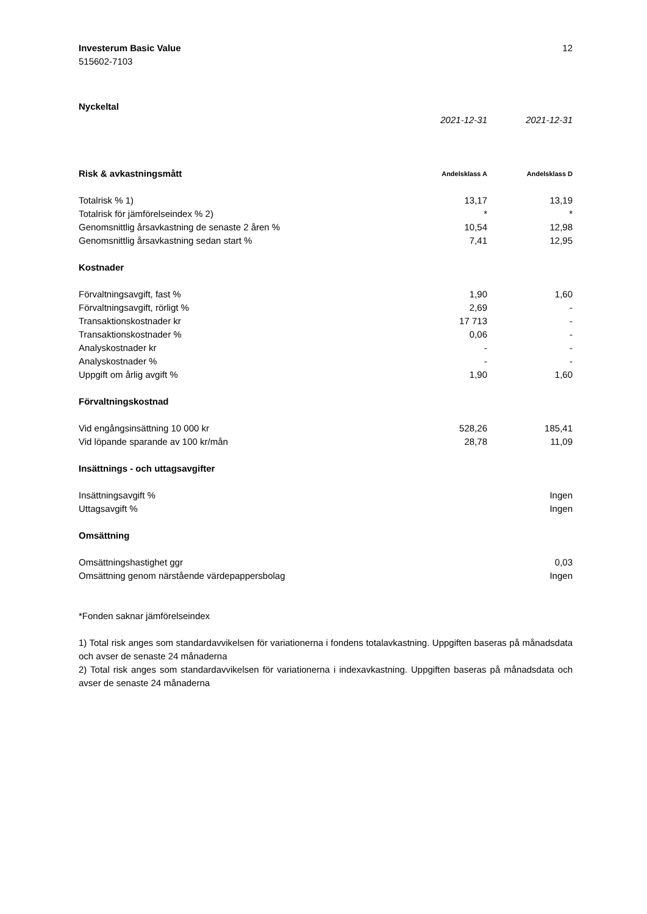Investerum Basic Value
515602-7103
12
| Nyckeltal | | |
| | 2021-12-31 | 2021-12-31 |
| Risk & avkastningsmått | Andelsklass A | Andelsklass D |
| Totalrisk % 1) | 13,17 | 13,19 |
| Totalrisk för jämförelseindex % 2) | * | * |
| Genomsnittlig årsavkastning de senaste 2 åren % | 10,54 | 12,98 |
| Genomsnittlig årsavkastning sedan start % | 7,41 | 12,95 |
| Kostnader | | |
| Förvaltningsavgift, fast % | 1,90 | 1,60 |
| Förvaltningsavgift, rörligt % | 2,69 | - |
| Transaktionskostnader kr | 17 713 | - |
| Transaktionskostnader % | 0,06 | - |
| Analyskostnader kr | - | - |
| Analyskostnader % | - | - |
| Uppgift om årlig avgift % | 1,90 | 1,60 |
| Förvaltningskostnad | | |
| Vid engångsinsättning 10 000 kr | 528,26 | 185,41 |
| Vid löpande sparande av 100 kr/mån | 28,78 | 11,09 |
| Insättnings - och uttagsavgifter | | |
| Insättningsavgift % | | Ingen |
| Uttagsavgift % | | Ingen |
| Omsättning | | |
| Omsättningshastighet ggr | | 0,03 |
| Omsättning genom närstående värdepappersbolag | | Ingen |
*Fonden saknar jämförelseindex
1) Total risk anges som standardavvikelsen för variationerna i fondens totalavkastning. Uppgiften baseras på månadsdata och avser de senaste 24 månaderna
2) Total risk anges som standardavvikelsen för variationerna i indexavkastning. Uppgiften baseras på månadsdata och avser de senaste 24 månaderna